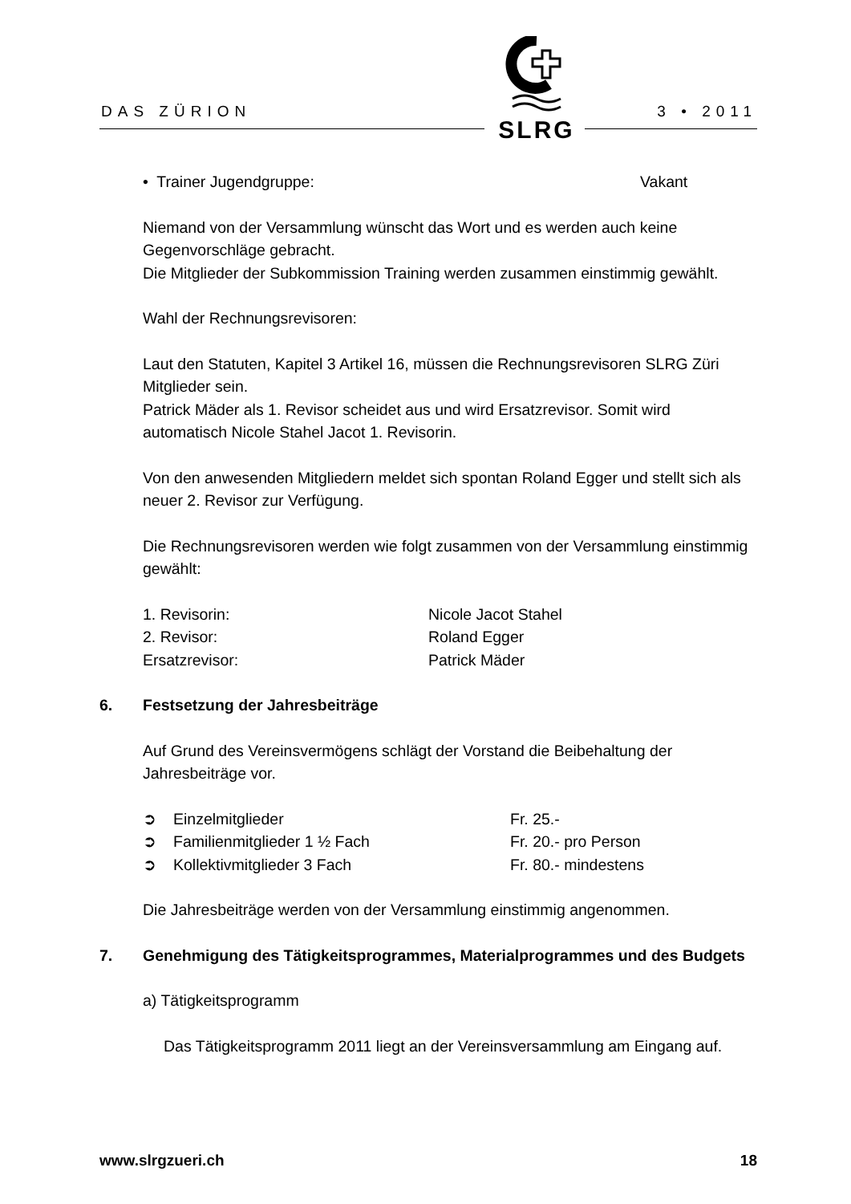DAS ZÜRION 3 • 2011
SLRG
• Trainer Jugendgruppe: Vakant
Niemand von der Versammlung wünscht das Wort und es werden auch keine Gegenvorschläge gebracht.
Die Mitglieder der Subkommission Training werden zusammen einstimmig gewählt.
Wahl der Rechnungsrevisoren:
Laut den Statuten, Kapitel 3 Artikel 16, müssen die Rechnungsrevisoren SLRG Züri Mitglieder sein.
Patrick Mäder als 1. Revisor scheidet aus und wird Ersatzrevisor. Somit wird automatisch Nicole Stahel Jacot 1. Revisorin.
Von den anwesenden Mitgliedern meldet sich spontan Roland Egger und stellt sich als neuer 2. Revisor zur Verfügung.
Die Rechnungsrevisoren werden wie folgt zusammen von der Versammlung einstimmig gewählt:
1. Revisorin: Nicole Jacot Stahel
2. Revisor: Roland Egger
Ersatzrevisor: Patrick Mäder
6. Festsetzung der Jahresbeiträge
Auf Grund des Vereinsvermögens schlägt der Vorstand die Beibehaltung der Jahresbeiträge vor.
➲ Einzelmitglieder Fr. 25.-
➲ Familienmitglieder 1 ½ Fach Fr. 20.- pro Person
➲ Kollektivmitglieder 3 Fach Fr. 80.- mindestens
Die Jahresbeiträge werden von der Versammlung einstimmig angenommen.
7. Genehmigung des Tätigkeitsprogrammes, Materialprogrammes und des Budgets
a) Tätigkeitsprogramm
Das Tätigkeitsprogramm 2011 liegt an der Vereinsversammlung am Eingang auf.
www.slrgzueri.ch 18